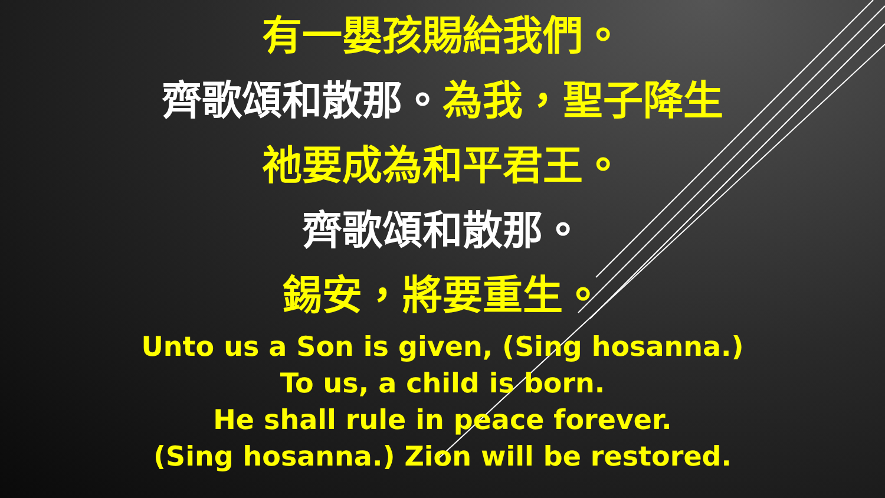有一嬰孩賜給我們。
齊歌頌和散那。為我，聖子降生
祂要成為和平君王。
齊歌頌和散那。
錫安，將要重生。
Unto us a Son is given, (Sing hosanna.)
To us, a child is born.
He shall rule in peace forever.
(Sing hosanna.) Zion will be restored.